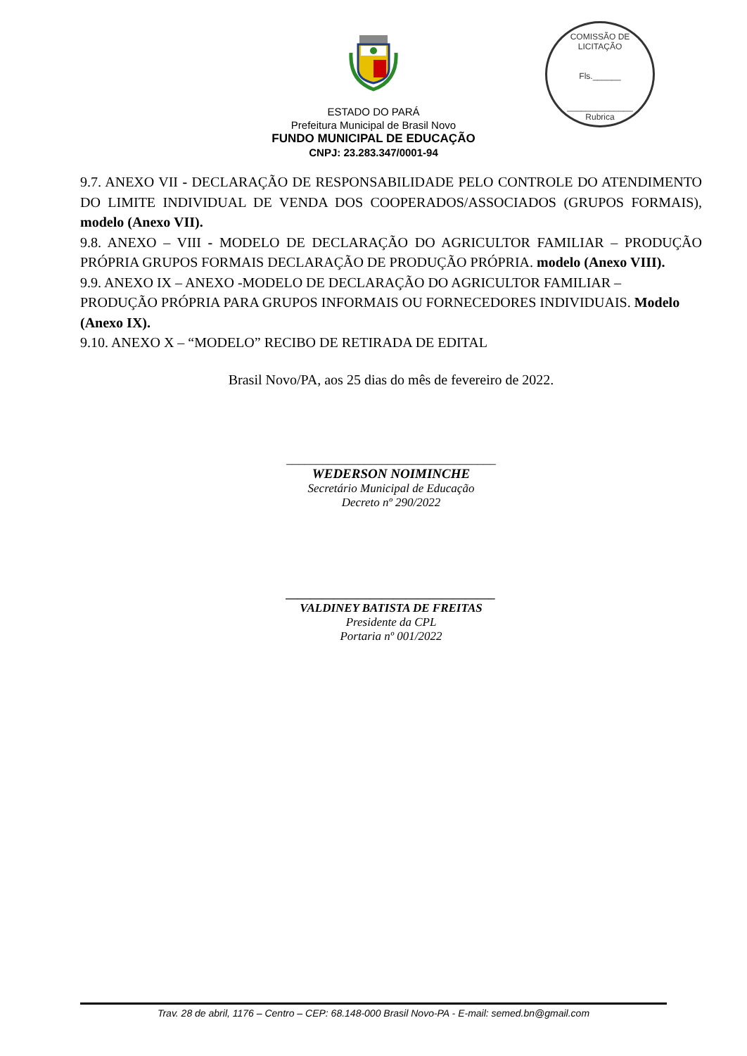COMISSÃO DE LICITAÇÃO
Fls.______
______________
Rubrica
ESTADO DO PARÁ
Prefeitura Municipal de Brasil Novo
FUNDO MUNICIPAL DE EDUCAÇÃO
CNPJ: 23.283.347/0001-94
9.7. ANEXO VII - DECLARAÇÃO DE RESPONSABILIDADE PELO CONTROLE DO ATENDIMENTO DO LIMITE INDIVIDUAL DE VENDA DOS COOPERADOS/ASSOCIADOS (GRUPOS FORMAIS), modelo (Anexo VII).
9.8. ANEXO – VIII - MODELO DE DECLARAÇÃO DO AGRICULTOR FAMILIAR – PRODUÇÃO PRÓPRIA GRUPOS FORMAIS DECLARAÇÃO DE PRODUÇÃO PRÓPRIA. modelo (Anexo VIII).
9.9. ANEXO IX – ANEXO -MODELO DE DECLARAÇÃO DO AGRICULTOR FAMILIAR – PRODUÇÃO PRÓPRIA PARA GRUPOS INFORMAIS OU FORNECEDORES INDIVIDUAIS. Modelo (Anexo IX).
9.10. ANEXO X – “MODELO” RECIBO DE RETIRADA DE EDITAL
Brasil Novo/PA, aos 25 dias do mês de fevereiro de 2022.
___________________________________
WEDERSON NOIMINCHE
Secretário Municipal de Educação
Decreto nº 290/2022
___________________________________
VALDINEY BATISTA DE FREITAS
Presidente da CPL
Portaria nº 001/2022
Trav. 28 de abril, 1176 – Centro – CEP: 68.148-000 Brasil Novo-PA - E-mail: semed.bn@gmail.com